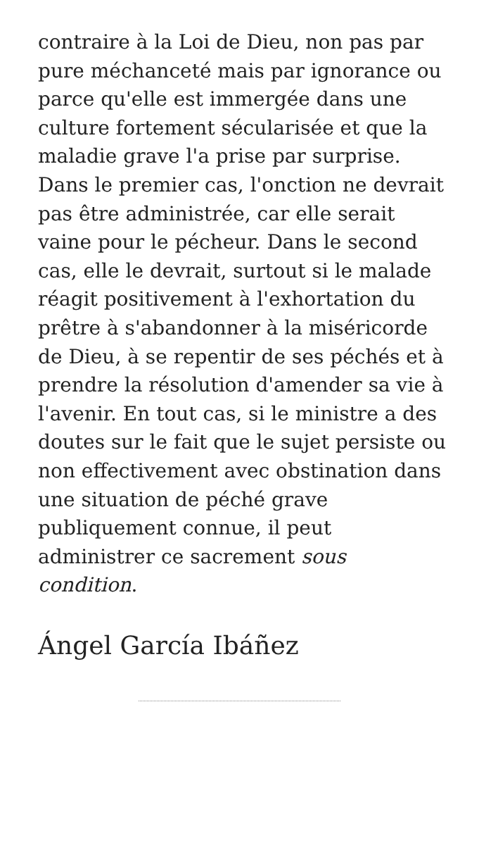contraire à la Loi de Dieu, non pas par pure méchanceté mais par ignorance ou parce qu'elle est immergée dans une culture fortement sécularisée et que la maladie grave l'a prise par surprise. Dans le premier cas, l'onction ne devrait pas être administrée, car elle serait vaine pour le pécheur. Dans le second cas, elle le devrait, surtout si le malade réagit positivement à l'exhortation du prêtre à s'abandonner à la miséricorde de Dieu, à se repentir de ses péchés et à prendre la résolution d'amender sa vie à l'avenir. En tout cas, si le ministre a des doutes sur le fait que le sujet persiste ou non effectivement avec obstination dans une situation de péché grave publiquement connue, il peut administrer ce sacrement sous condition.
Ángel García Ibáñez